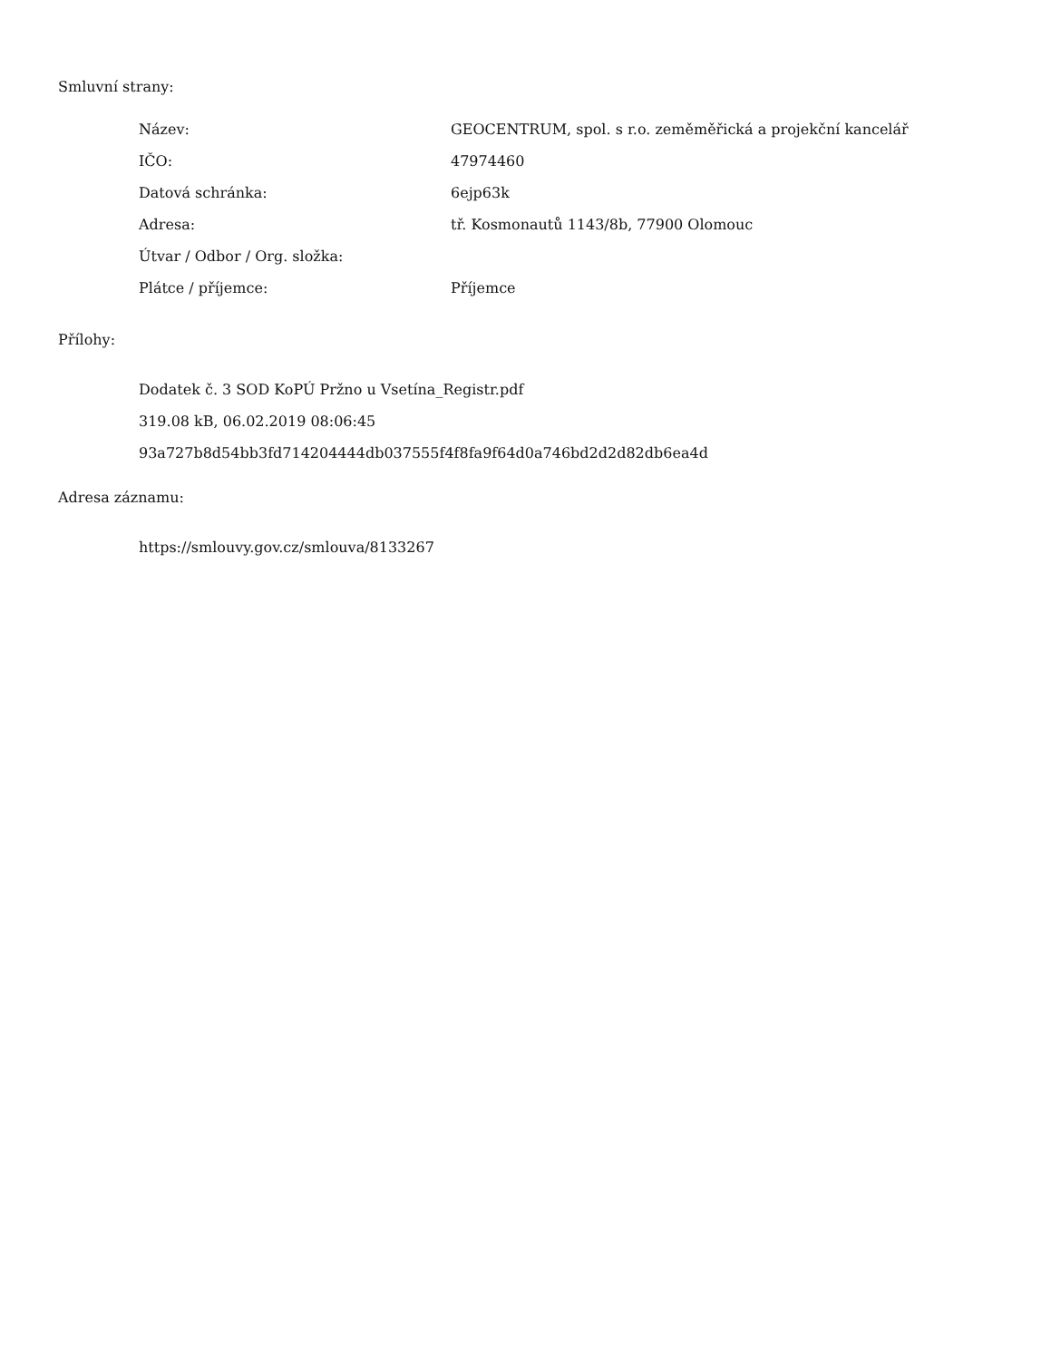Smluvní strany:
| Název: | GEOCENTRUM, spol. s r.o. zeměměřická a projekční kancelář |
| IČO: | 47974460 |
| Datová schránka: | 6ejp63k |
| Adresa: | tř. Kosmonautů 1143/8b, 77900 Olomouc |
| Útvar / Odbor / Org. složka: | |
| Plátce / příjemce: | Příjemce |
Přílohy:
Dodatek č. 3 SOD KoPÚ Pržno u Vsetína_Registr.pdf
319.08 kB, 06.02.2019 08:06:45
93a727b8d54bb3fd714204444db037555f4f8fa9f64d0a746bd2d2d82db6ea4d
Adresa záznamu:
https://smlouvy.gov.cz/smlouva/8133267